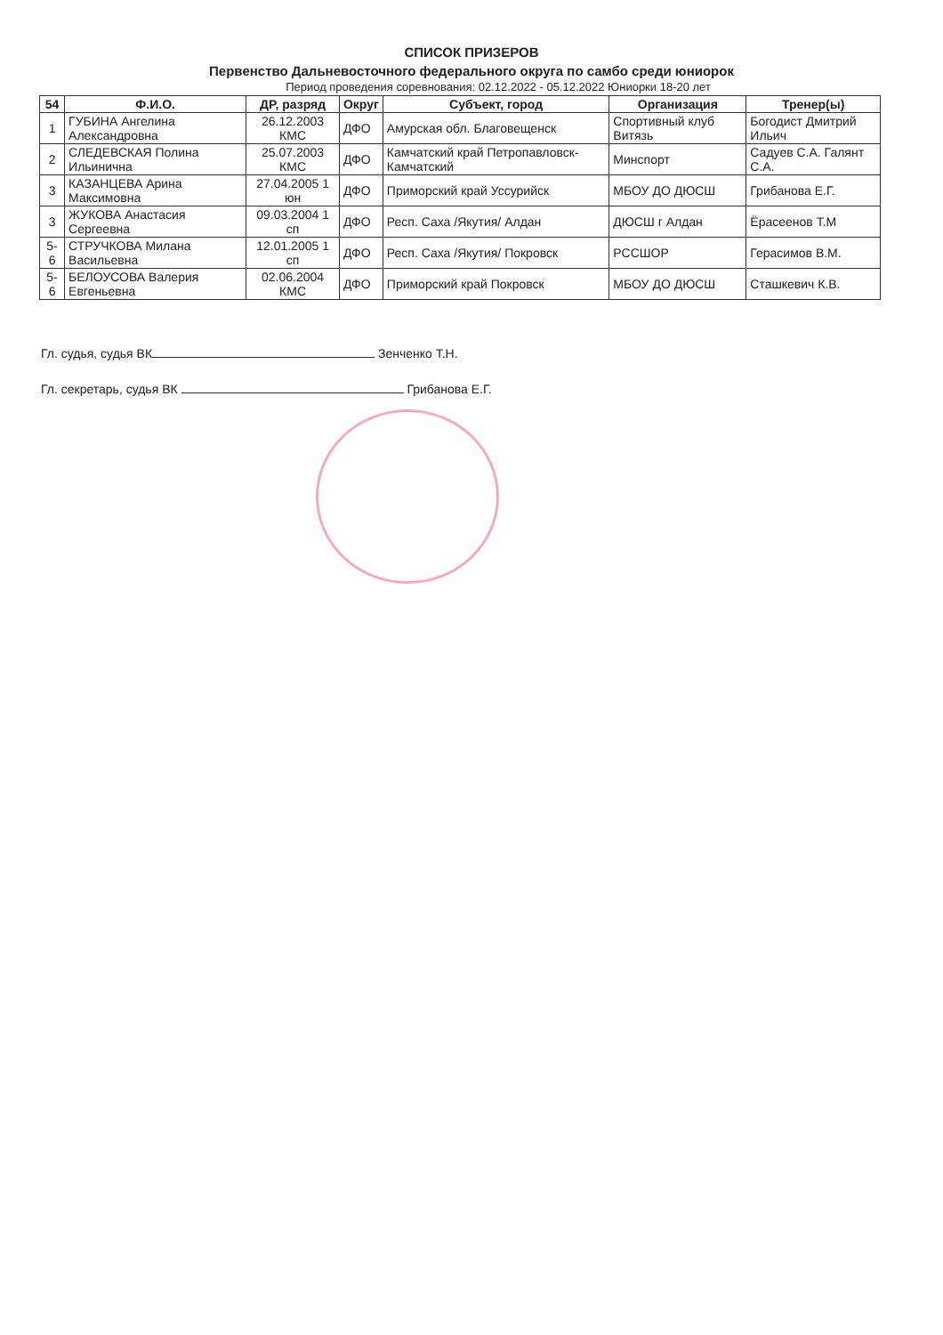СПИСОК ПРИЗЕРОВ
Первенство Дальневосточного федерального округа по самбо среди юниорок
Период проведения соревнования: 02.12.2022 - 05.12.2022 Юниорки 18-20 лет
| 54 | Ф.И.О. | ДР, разряд | Округ | Субъект, город | Организация | Тренер(ы) |
| --- | --- | --- | --- | --- | --- | --- |
| 1 | ГУБИНА Ангелина Александровна | 26.12.2003 КМС | ДФО | Амурская обл. Благовещенск | Спортивный клуб Витязь | Богодист Дмитрий Ильич |
| 2 | СЛЕДЕВСКАЯ Полина Ильинична | 25.07.2003 КМС | ДФО | Камчатский край Петропавловск-Камчатский | Минспорт | Садуев С.А. Галянт С.А. |
| 3 | КАЗАНЦЕВА Арина Максимовна | 27.04.2005 1 юн | ДФО | Приморский край Уссурийск | МБОУ ДО ДЮСШ | Грибанова Е.Г. |
| 3 | ЖУКОВА Анастасия Сергеевна | 09.03.2004 1 сп | ДФО | Респ. Саха /Якутия/ Алдан | ДЮСШ г Алдан | Ёрасеенов Т.М |
| 5-6 | СТРУЧКОВА Милана Васильевна | 12.01.2005 1 сп | ДФО | Респ. Саха /Якутия/ Покровск | РССШОР | Герасимов В.М. |
| 5-6 | БЕЛОУСОВА Валерия Евгеньевна | 02.06.2004 КМС | ДФО | Приморский край Покровск | МБОУ ДО ДЮСШ | Сташкевич К.В. |
Гл. судья, судья ВК Зенченко Т.Н.
Гл. секретарь, судья ВК Грибанова Е.Г.